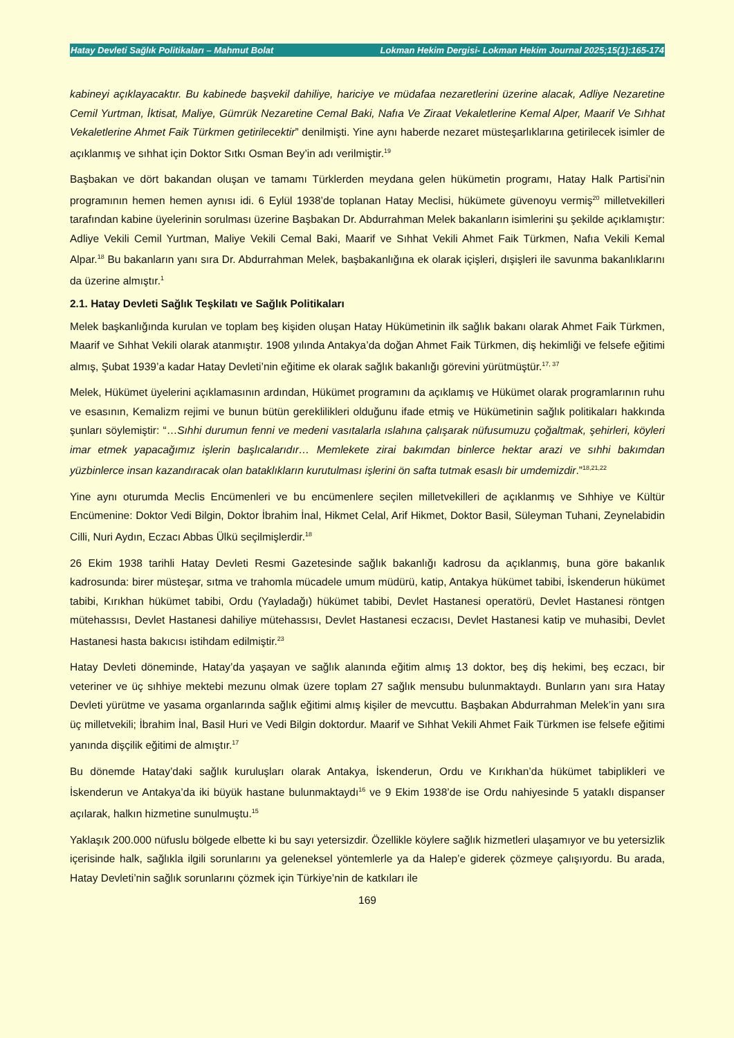Hatay Devleti Sağlık Politikaları – Mahmut Bolat Lokman Hekim Dergisi- Lokman Hekim Journal 2025;15(1):165-174
kabineyi açıklayacaktır. Bu kabinede başvekil dahiliye, hariciye ve müdafaa nezaretlerini üzerine alacak, Adliye Nezaretine Cemil Yurtman, İktisat, Maliye, Gümrük Nezaretine Cemal Baki, Nafıa Ve Ziraat Vekaletlerine Kemal Alper, Maarif Ve Sıhhat Vekaletlerine Ahmet Faik Türkmen getirilecektir” denilmişti. Yine aynı haberde nezaret müsteşarlıklarına getirilecek isimler de açıklanmış ve sıhhat için Doktor Sıtkı Osman Bey’in adı verilmiştir.<sup>19</sup>
Başbakan ve dört bakandan oluşan ve tamamı Türklerden meydana gelen hükümetin programı, Hatay Halk Partisi’nin programının hemen hemen aynısı idi. 6 Eylül 1938’de toplanan Hatay Meclisi, hükümete güvenoyu vermiş<sup>20</sup> milletvekilleri tarafından kabine üyelerinin sorulması üzerine Başbakan Dr. Abdurrahman Melek bakanların isimlerini şu şekilde açıklamıştır: Adliye Vekili Cemil Yurtman, Maliye Vekili Cemal Baki, Maarif ve Sıhhat Vekili Ahmet Faik Türkmen, Nafıa Vekili Kemal Alpar.<sup>18</sup> Bu bakanların yanı sıra Dr. Abdurrahman Melek, başbakanlığına ek olarak içişleri, dışişleri ile savunma bakanlıklarını da üzerine almıştır.<sup>1</sup>
2.1. Hatay Devleti Sağlık Teşkilatı ve Sağlık Politikaları
Melek başkanlığında kurulan ve toplam beş kişiden oluşan Hatay Hükümetinin ilk sağlık bakanı olarak Ahmet Faik Türkmen, Maarif ve Sıhhat Vekili olarak atanmıştır. 1908 yılında Antakya’da doğan Ahmet Faik Türkmen, diş hekimliği ve felsefe eğitimi almış, Şubat 1939’a kadar Hatay Devleti’nin eğitime ek olarak sağlık bakanlığı görevini yürütmüştür.<sup>17, 37</sup>
Melek, Hükümet üyelerini açıklamasının ardından, Hükümet programını da açıklamış ve Hükümet olarak programlarının ruhu ve esasının, Kemalizm rejimi ve bunun bütün gereklilikleri olduğunu ifade etmiş ve Hükümetinin sağlık politikaları hakkında şunları söylemiştir: “…Sıhhi durumun fenni ve medeni vasıtalarla ıslahına çalışarak nüfusumuzu çoğaltmak, şehirleri, köyleri imar etmek yapacağımız işlerin başlıcalarıdır… Memlekete zirai bakımdan binlerce hektar arazi ve sıhhi bakımdan yüzbinlerce insan kazandıracak olan bataklıkların kurutulması işlerini ön safta tutmak esaslı bir umdemizdir.”<sup>18,21,22</sup>
Yine aynı oturumda Meclis Encümenleri ve bu encümenlere seçilen milletvekilleri de açıklanmış ve Sıhhiye ve Kültür Encümenine: Doktor Vedi Bilgin, Doktor İbrahim İnal, Hikmet Celal, Arif Hikmet, Doktor Basil, Süleyman Tuhani, Zeynelabidin Cilli, Nuri Aydın, Eczacı Abbas Ülkü seçilmişlerdir.<sup>18</sup>
26 Ekim 1938 tarihli Hatay Devleti Resmi Gazetesinde sağlık bakanlığı kadrosu da açıklanmış, buna göre bakanlık kadrosunda: birer müsteşar, sıtma ve trahomla mücadele umum müdürü, katip, Antakya hükümet tabibi, İskenderun hükümet tabibi, Kırıkhan hükümet tabibi, Ordu (Yayladağı) hükümet tabibi, Devlet Hastanesi operatörü, Devlet Hastanesi röntgen mütehassısı, Devlet Hastanesi dahiliye mütehassısı, Devlet Hastanesi eczacısı, Devlet Hastanesi katip ve muhasibi, Devlet Hastanesi hasta bakıcısı istihdam edilmiştir.<sup>23</sup>
Hatay Devleti döneminde, Hatay’da yaşayan ve sağlık alanında eğitim almış 13 doktor, beş diş hekimi, beş eczacı, bir veteriner ve üç sıhhiye mektebi mezunu olmak üzere toplam 27 sağlık mensubu bulunmaktaydı. Bunların yanı sıra Hatay Devleti yürütme ve yasama organlarında sağlık eğitimi almış kişiler de mevcuttu. Başbakan Abdurrahman Melek’in yanı sıra üç milletvekili; İbrahim İnal, Basil Huri ve Vedi Bilgin doktordur. Maarif ve Sıhhat Vekili Ahmet Faik Türkmen ise felsefe eğitimi yanında dişçilik eğitimi de almıştır.<sup>17</sup>
Bu dönemde Hatay’daki sağlık kuruluşları olarak Antakya, İskenderun, Ordu ve Kırıkhan’da hükümet tabiplikleri ve İskenderun ve Antakya’da iki büyük hastane bulunmaktaydı<sup>16</sup> ve 9 Ekim 1938’de ise Ordu nahiyesinde 5 yataklı dispanser açılarak, halkın hizmetine sunulmuştu.<sup>15</sup>
Yaklaşık 200.000 nüfuslu bölgede elbette ki bu sayı yetersizdir. Özellikle köylere sağlık hizmetleri ulaşamıyor ve bu yetersizlik içerisinde halk, sağlıkla ilgili sorunlarını ya geleneksel yöntemlerle ya da Halep’e giderek çözmeye çalışıyordu. Bu arada, Hatay Devleti’nin sağlık sorunlarını çözmek için Türkiye’nin de katkıları ile
169